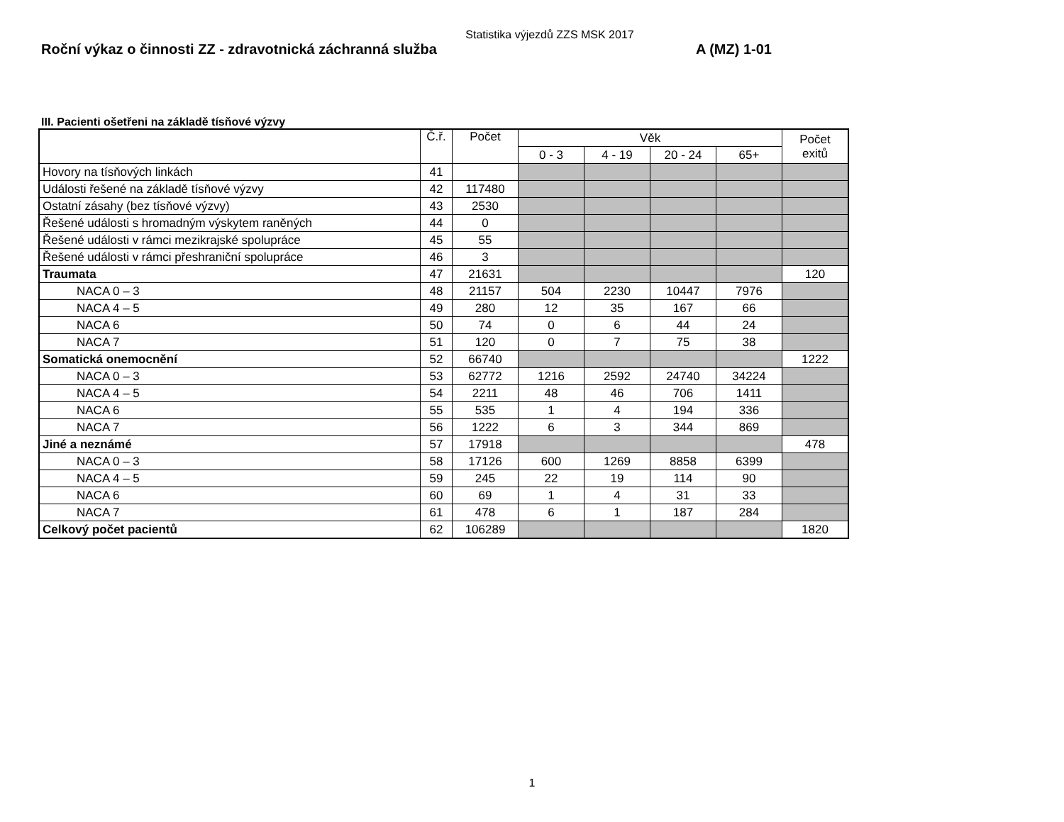Statistika výjezdů ZZS MSK 2017
Roční výkaz o činnosti ZZ - zdravotnická záchranná služba A (MZ) 1-01
III. Pacienti ošetřeni na základě tísňové výzvy
| | Č.ř. | Počet | Věk | | | | Počet exitů |
| --- | --- | --- | --- | --- | --- | --- | --- |
| | | | 0 - 3 | 4 - 19 | 20 - 24 | 65+ | |
| Hovory na tísňových linkách | 41 | | | | | | |
| Události řešené na základě tísňové výzvy | 42 | 117480 | | | | | |
| Ostatní zásahy (bez tísňové výzvy) | 43 | 2530 | | | | | |
| Řešené události s hromadným výskytem raněných | 44 | 0 | | | | | |
| Řešené události v rámci mezikrajské spolupráce | 45 | 55 | | | | | |
| Řešené události v rámci přeshraniční spolupráce | 46 | 3 | | | | | |
| Traumata | 47 | 21631 | | | | | 120 |
| NACA 0 – 3 | 48 | 21157 | 504 | 2230 | 10447 | 7976 | |
| NACA 4 – 5 | 49 | 280 | 12 | 35 | 167 | 66 | |
| NACA 6 | 50 | 74 | 0 | 6 | 44 | 24 | |
| NACA 7 | 51 | 120 | 0 | 7 | 75 | 38 | |
| Somatická onemocnění | 52 | 66740 | | | | | 1222 |
| NACA 0 – 3 | 53 | 62772 | 1216 | 2592 | 24740 | 34224 | |
| NACA 4 – 5 | 54 | 2211 | 48 | 46 | 706 | 1411 | |
| NACA 6 | 55 | 535 | 1 | 4 | 194 | 336 | |
| NACA 7 | 56 | 1222 | 6 | 3 | 344 | 869 | |
| Jiné a neznámé | 57 | 17918 | | | | | 478 |
| NACA 0 – 3 | 58 | 17126 | 600 | 1269 | 8858 | 6399 | |
| NACA 4 – 5 | 59 | 245 | 22 | 19 | 114 | 90 | |
| NACA 6 | 60 | 69 | 1 | 4 | 31 | 33 | |
| NACA 7 | 61 | 478 | 6 | 1 | 187 | 284 | |
| Celkový počet pacientů | 62 | 106289 | | | | | 1820 |
1